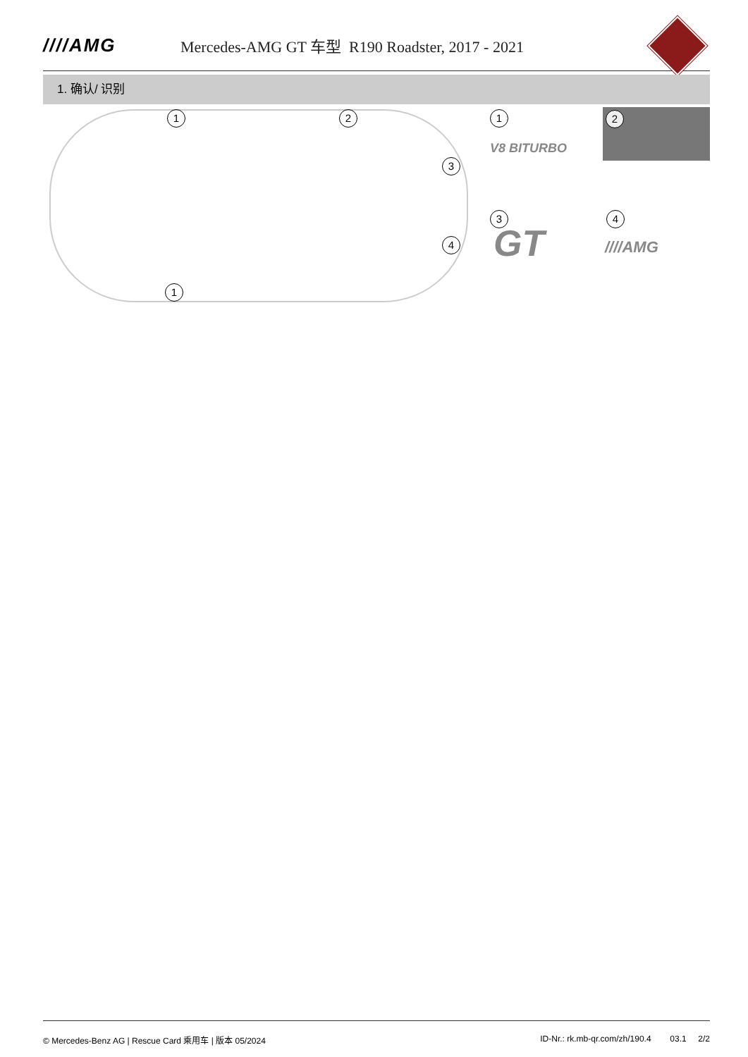////AMG
Mercedes-AMG GT 车型 R190 Roadster, 2017 - 2021
1. 确认/ 识别
1 2
3
4
1
1
V8 BITURBO
2
3
GT
4
////AMG
© Mercedes-Benz AG | Rescue Card 乘用车 | 版本 05/2024 ID-Nr.: rk.mb-qr.com/zh/190.4 03.1 2/2